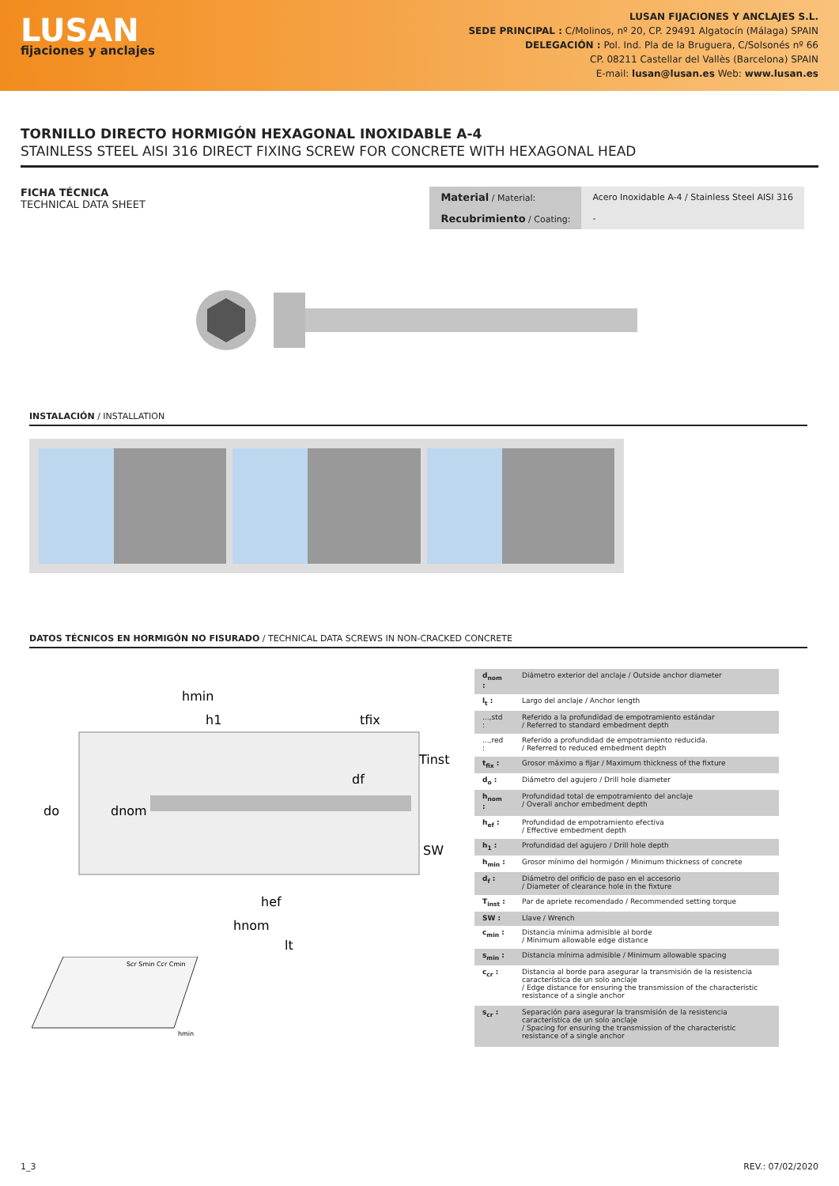LUSAN
fijaciones y anclajes
LUSAN FIJACIONES Y ANCLAJES S.L.
SEDE PRINCIPAL : C/Molinos, nº 20, CP. 29491 Algatocín (Málaga) SPAIN
DELEGACIÓN : Pol. Ind. Pla de la Bruguera, C/Solsonés nº 66
CP. 08211 Castellar del Vallès (Barcelona) SPAIN
E-mail: lusan@lusan.es Web: www.lusan.es
TORNILLO DIRECTO HORMIGÓN HEXAGONAL INOXIDABLE A-4
STAINLESS STEEL AISI 316 DIRECT FIXING SCREW FOR CONCRETE WITH HEXAGONAL HEAD
FICHA TÉCNICA
TECHNICAL DATA SHEET
| Material / Material: | Acero Inoxidable A-4 / Stainless Steel AISI 316 |
| Recubrimiento / Coating: | - |
INSTALACIÓN / INSTALLATION
DATOS TÉCNICOS EN HORMIGÓN NO FISURADO / TECHNICAL DATA SCREWS IN NON-CRACKED CONCRETE
hmin
h1
tfix
Tinst
df
do
dnom
SW
hef
hnom
lt
Scr Smin Ccr Cmin
hmin
| d<sub>nom</sub> : | Diámetro exterior del anclaje / Outside anchor diameter |
| l<sub>t</sub> : | Largo del anclaje / Anchor length |
| ...,std : | Referido a la profundidad de empotramiento estándar / Referred to standard embedment depth |
| ...,red : | Referido a profundidad de empotramiento reducida. / Referred to reduced embedment depth |
| t<sub>fix</sub> : | Grosor máximo a fijar / Maximum thickness of the fixture |
| d<sub>o</sub> : | Diámetro del agujero / Drill hole diameter |
| h<sub>nom</sub> : | Profundidad total de empotramiento del anclaje / Overall anchor embedment depth |
| h<sub>ef</sub> : | Profundidad de empotramiento efectiva / Effective embedment depth |
| h<sub>1</sub> : | Profundidad del agujero / Drill hole depth |
| h<sub>min</sub> : | Grosor mínimo del hormigón / Minimum thickness of concrete |
| d<sub>f</sub> : | Diámetro del orificio de paso en el accesorio / Diameter of clearance hole in the fixture |
| T<sub>inst</sub> : | Par de apriete recomendado / Recommended setting torque |
| SW : | Llave / Wrench |
| c<sub>min</sub> : | Distancia mínima admisible al borde / Minimum allowable edge distance |
| s<sub>min</sub> : | Distancia mínima admisible / Minimum allowable spacing |
| c<sub>cr</sub> : | Distancia al borde para asegurar la transmisión de la resistencia característica de un solo anclaje / Edge distance for ensuring the transmission of the characteristic resistance of a single anchor |
| s<sub>cr</sub> : | Separación para asegurar la transmisión de la resistencia característica de un solo anclaje / Spacing for ensuring the transmission of the characteristic resistance of a single anchor |
1_3 REV.: 07/02/2020